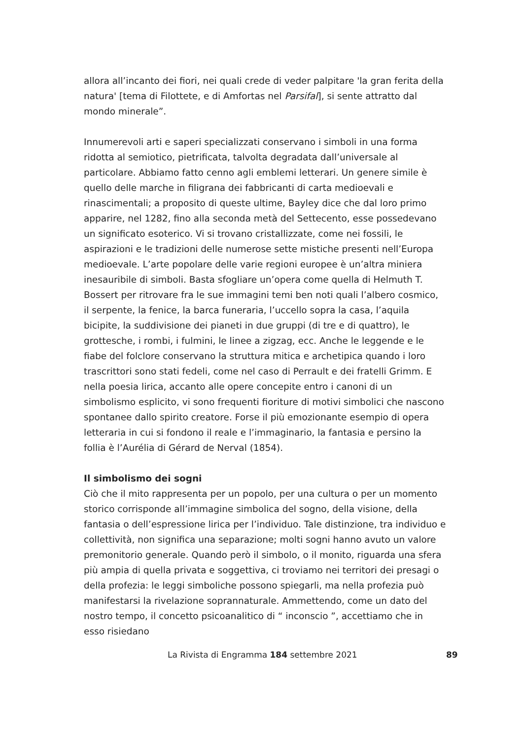allora all’incanto dei fiori, nei quali crede di veder palpitare 'la gran ferita della natura' [tema di Filottete, e di Amfortas nel Parsifal], si sente attratto dal mondo minerale”.
Innumerevoli arti e saperi specializzati conservano i simboli in una forma ridotta al semiotico, pietrificata, talvolta degradata dall’universale al particolare. Abbiamo fatto cenno agli emblemi letterari. Un genere simile è quello delle marche in filigrana dei fabbricanti di carta medioevali e rinascimentali; a proposito di queste ultime, Bayley dice che dal loro primo apparire, nel 1282, fino alla seconda metà del Settecento, esse possedevano un significato esoterico. Vi si trovano cristallizzate, come nei fossili, le aspirazioni e le tradizioni delle numerose sette mistiche presenti nell’Europa medioevale. L’arte popolare delle varie regioni europee è un’altra miniera inesauribile di simboli. Basta sfogliare un’opera come quella di Helmuth T. Bossert per ritrovare fra le sue immagini temi ben noti quali l’albero cosmico, il serpente, la fenice, la barca funeraria, l’uccello sopra la casa, l’aquila bicipite, la suddivisione dei pianeti in due gruppi (di tre e di quattro), le grottesche, i rombi, i fulmini, le linee a zigzag, ecc. Anche le leggende e le fiabe del folclore conservano la struttura mitica e archetipica quando i loro trascrittori sono stati fedeli, come nel caso di Perrault e dei fratelli Grimm. E nella poesia lirica, accanto alle opere concepite entro i canoni di un simbolismo esplicito, vi sono frequenti fioriture di motivi simbolici che nascono spontanee dallo spirito creatore. Forse il più emozionante esempio di opera letteraria in cui si fondono il reale e l’immaginario, la fantasia e persino la follia è l’Aurélia di Gérard de Nerval (1854).
Il simbolismo dei sogni
Ciò che il mito rappresenta per un popolo, per una cultura o per un momento storico corrisponde all’immagine simbolica del sogno, della visione, della fantasia o dell’espressione lirica per l’individuo. Tale distinzione, tra individuo e collettività, non significa una separazione; molti sogni hanno avuto un valore premonitorio generale. Quando però il simbolo, o il monito, riguarda una sfera più ampia di quella privata e soggettiva, ci troviamo nei territori dei presagi o della profezia: le leggi simboliche possono spiegarli, ma nella profezia può manifestarsi la rivelazione soprannaturale. Ammettendo, come un dato del nostro tempo, il concetto psicoanalitico di “ inconscio ”, accettiamo che in esso risiedano
La Rivista di Engramma 184 settembre 2021 89